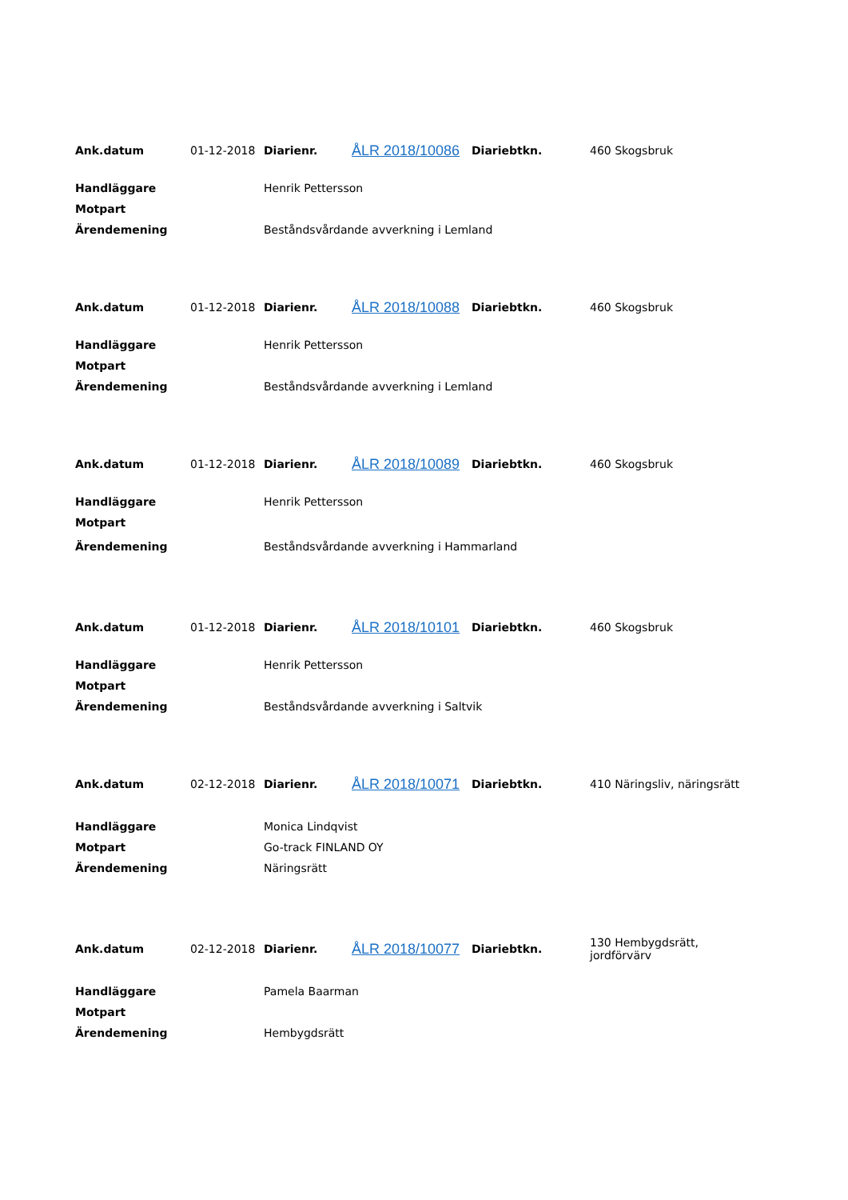| Ank.datum | 01-12-2018 | Diarienr. | ÅLR 2018/10086 | Diariebtkn. | 460 Skogsbruk |
| Handläggare | | Henrik Pettersson | | | |
| Motpart | | | | | |
| Ärendemening | | Beståndsvårdande avverkning i Lemland | | | |
| Ank.datum | 01-12-2018 | Diarienr. | ÅLR 2018/10088 | Diariebtkn. | 460 Skogsbruk |
| Handläggare | | Henrik Pettersson | | | |
| Motpart | | | | | |
| Ärendemening | | Beståndsvårdande avverkning i Lemland | | | |
| Ank.datum | 01-12-2018 | Diarienr. | ÅLR 2018/10089 | Diariebtkn. | 460 Skogsbruk |
| Handläggare | | Henrik Pettersson | | | |
| Motpart | | | | | |
| Ärendemening | | Beståndsvårdande avverkning i Hammarland | | | |
| Ank.datum | 01-12-2018 | Diarienr. | ÅLR 2018/10101 | Diariebtkn. | 460 Skogsbruk |
| Handläggare | | Henrik Pettersson | | | |
| Motpart | | | | | |
| Ärendemening | | Beståndsvårdande avverkning i Saltvik | | | |
| Ank.datum | 02-12-2018 | Diarienr. | ÅLR 2018/10071 | Diariebtkn. | 410 Näringsliv, näringsrätt |
| Handläggare | | Monica Lindqvist | | | |
| Motpart | | Go-track FINLAND OY | | | |
| Ärendemening | | Näringsrätt | | | |
| Ank.datum | 02-12-2018 | Diarienr. | ÅLR 2018/10077 | Diariebtkn. | 130 Hembygdsrätt, jordförvärv |
| Handläggare | | Pamela Baarman | | | |
| Motpart | | | | | |
| Ärendemening | | Hembygdsrätt | | | |